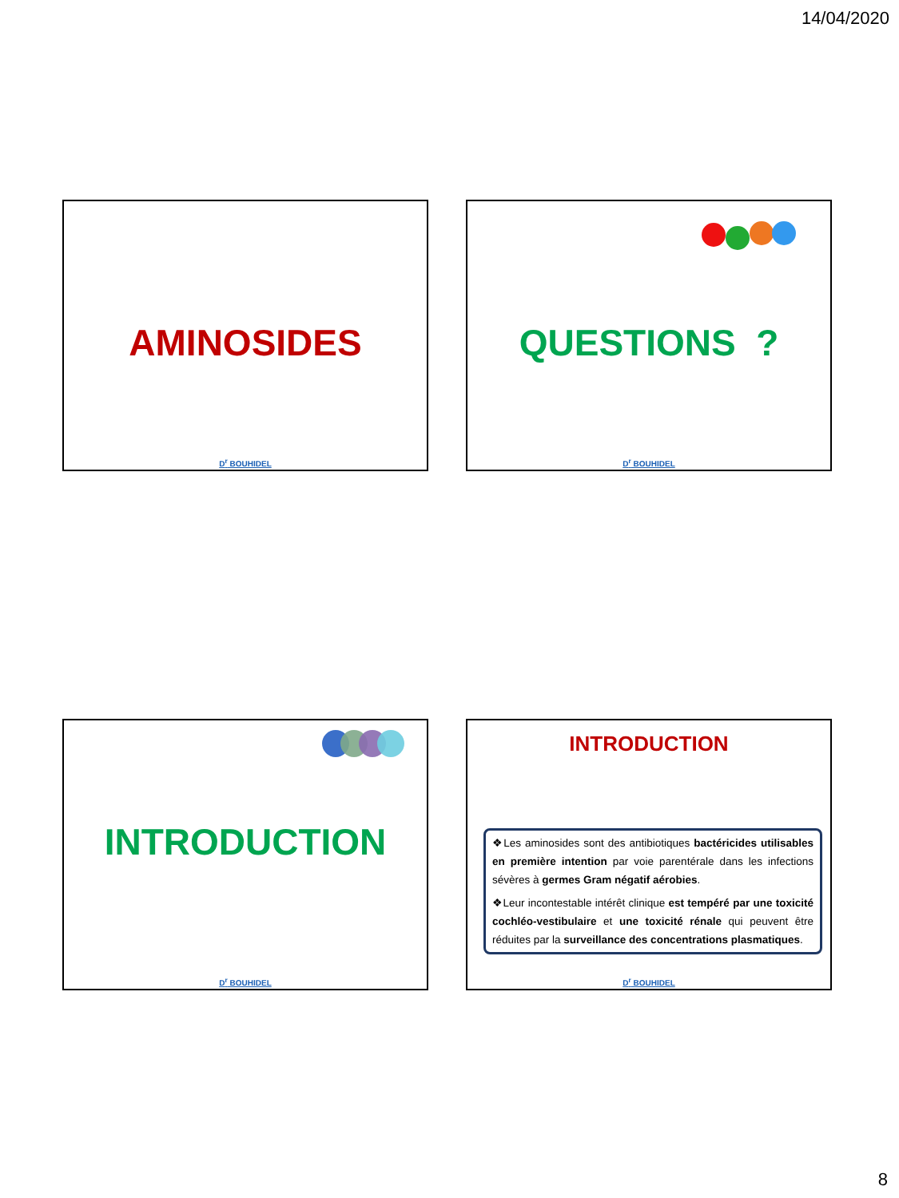14/04/2020
AMINOSIDES
D<sup>r</sup> BOUHIDEL
QUESTIONS ?
D<sup>r</sup> BOUHIDEL
INTRODUCTION
D<sup>r</sup> BOUHIDEL
INTRODUCTION
❖Les aminosides sont des antibiotiques bactéricides utilisables en première intention par voie parentérale dans les infections sévères à germes Gram négatif aérobies.
❖Leur incontestable intérêt clinique est tempéré par une toxicité cochléo-vestibulaire et une toxicité rénale qui peuvent être réduites par la surveillance des concentrations plasmatiques.
D<sup>r</sup> BOUHIDEL
8